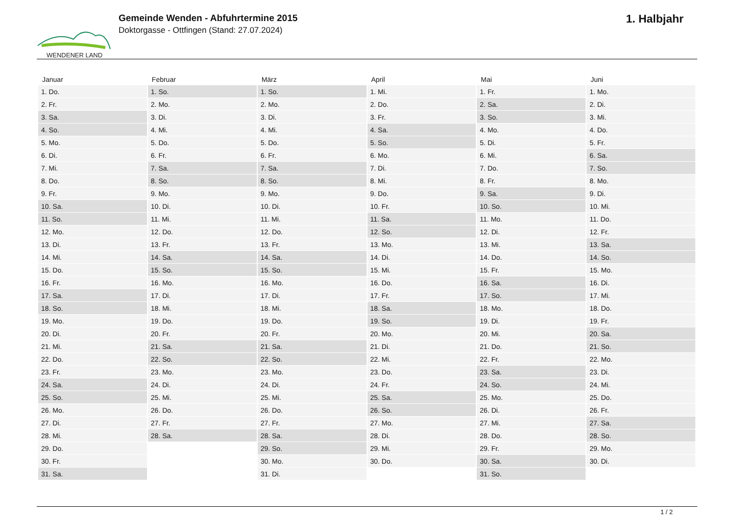WENDENER LAND
Gemeinde Wenden - Abfuhrtermine 2015
Doktorgasse - Ottfingen (Stand: 27.07.2024)
1. Halbjahr
| Januar | Februar | März | April | Mai | Juni |
| --- | --- | --- | --- | --- | --- |
| 1. Do. | 1. So. | 1. So. | 1. Mi. | 1. Fr. | 1. Mo. |
| 2. Fr. | 2. Mo. | 2. Mo. | 2. Do. | 2. Sa. | 2. Di. |
| 3. Sa. | 3. Di. | 3. Di. | 3. Fr. | 3. So. | 3. Mi. |
| 4. So. | 4. Mi. | 4. Mi. | 4. Sa. | 4. Mo. | 4. Do. |
| 5. Mo. | 5. Do. | 5. Do. | 5. So. | 5. Di. | 5. Fr. |
| 6. Di. | 6. Fr. | 6. Fr. | 6. Mo. | 6. Mi. | 6. Sa. |
| 7. Mi. | 7. Sa. | 7. Sa. | 7. Di. | 7. Do. | 7. So. |
| 8. Do. | 8. So. | 8. So. | 8. Mi. | 8. Fr. | 8. Mo. |
| 9. Fr. | 9. Mo. | 9. Mo. | 9. Do. | 9. Sa. | 9. Di. |
| 10. Sa. | 10. Di. | 10. Di. | 10. Fr. | 10. So. | 10. Mi. |
| 11. So. | 11. Mi. | 11. Mi. | 11. Sa. | 11. Mo. | 11. Do. |
| 12. Mo. | 12. Do. | 12. Do. | 12. So. | 12. Di. | 12. Fr. |
| 13. Di. | 13. Fr. | 13. Fr. | 13. Mo. | 13. Mi. | 13. Sa. |
| 14. Mi. | 14. Sa. | 14. Sa. | 14. Di. | 14. Do. | 14. So. |
| 15. Do. | 15. So. | 15. So. | 15. Mi. | 15. Fr. | 15. Mo. |
| 16. Fr. | 16. Mo. | 16. Mo. | 16. Do. | 16. Sa. | 16. Di. |
| 17. Sa. | 17. Di. | 17. Di. | 17. Fr. | 17. So. | 17. Mi. |
| 18. So. | 18. Mi. | 18. Mi. | 18. Sa. | 18. Mo. | 18. Do. |
| 19. Mo. | 19. Do. | 19. Do. | 19. So. | 19. Di. | 19. Fr. |
| 20. Di. | 20. Fr. | 20. Fr. | 20. Mo. | 20. Mi. | 20. Sa. |
| 21. Mi. | 21. Sa. | 21. Sa. | 21. Di. | 21. Do. | 21. So. |
| 22. Do. | 22. So. | 22. So. | 22. Mi. | 22. Fr. | 22. Mo. |
| 23. Fr. | 23. Mo. | 23. Mo. | 23. Do. | 23. Sa. | 23. Di. |
| 24. Sa. | 24. Di. | 24. Di. | 24. Fr. | 24. So. | 24. Mi. |
| 25. So. | 25. Mi. | 25. Mi. | 25. Sa. | 25. Mo. | 25. Do. |
| 26. Mo. | 26. Do. | 26. Do. | 26. So. | 26. Di. | 26. Fr. |
| 27. Di. | 27. Fr. | 27. Fr. | 27. Mo. | 27. Mi. | 27. Sa. |
| 28. Mi. | 28. Sa. | 28. Sa. | 28. Di. | 28. Do. | 28. So. |
| 29. Do. | | 29. So. | 29. Mi. | 29. Fr. | 29. Mo. |
| 30. Fr. | | 30. Mo. | 30. Do. | 30. Sa. | 30. Di. |
| 31. Sa. | | 31. Di. | | 31. So. | |
1 / 2